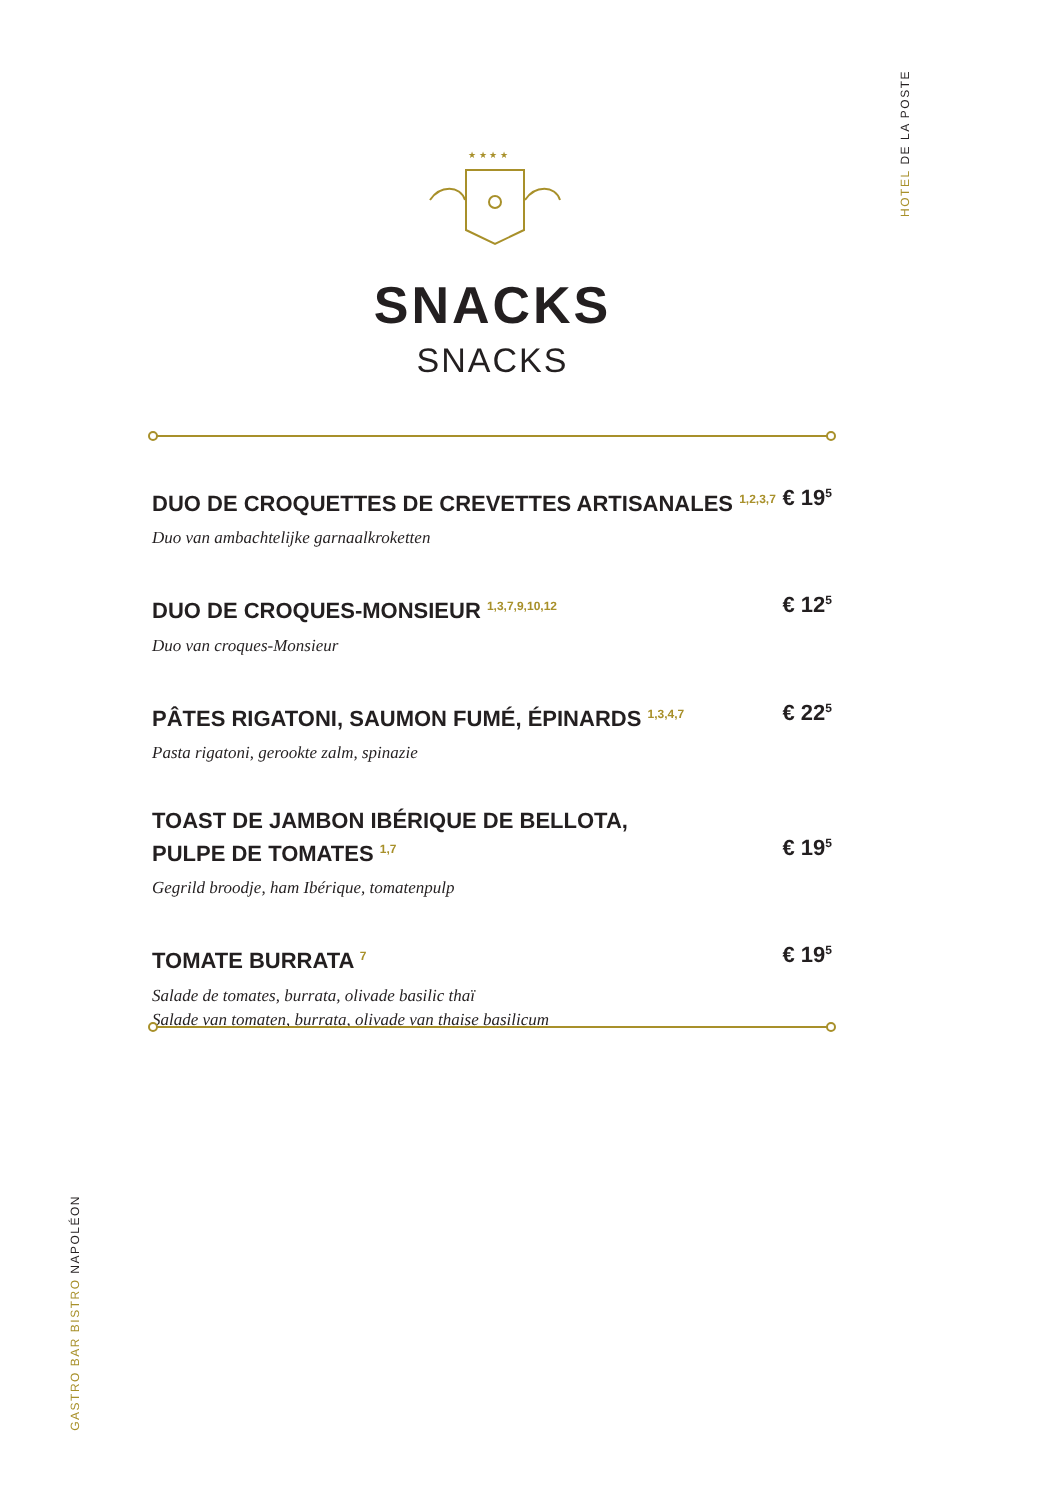HOTEL DE LA POSTE
★ ★ ★ ★
SNACKS
SNACKS
DUO DE CROQUETTES DE CREVETTES ARTISANALES <sup>1,2,3,7</sup>
Duo van ambachtelijke garnaalkroketten
€ 19<sup>5</sup>
DUO DE CROQUES-MONSIEUR <sup>1,3,7,9,10,12</sup>
Duo van croques-Monsieur
€ 12<sup>5</sup>
PÂTES RIGATONI, SAUMON FUMÉ, ÉPINARDS <sup>1,3,4,7</sup>
Pasta rigatoni, gerookte zalm, spinazie
€ 22<sup>5</sup>
TOAST DE JAMBON IBÉRIQUE DE BELLOTA,
PULPE DE TOMATES <sup>1,7</sup>
Gegrild broodje, ham Ibérique, tomatenpulp
€ 19<sup>5</sup>
TOMATE BURRATA <sup>7</sup>
Salade de tomates, burrata, olivade basilic thaï
Salade van tomaten, burrata, olivade van thaise basilicum
€ 19<sup>5</sup>
GASTRO BAR BISTRO NAPOLÉON